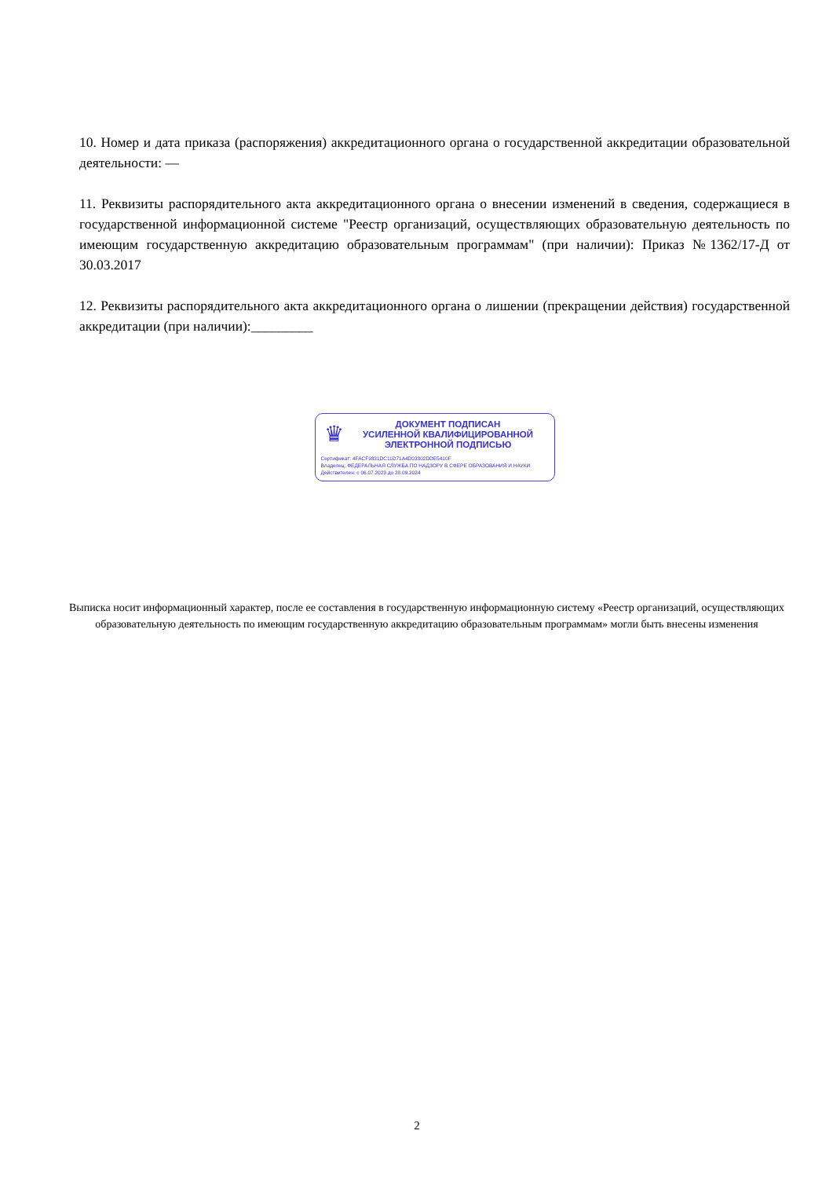10. Номер и дата приказа (распоряжения) аккредитационного органа о государственной аккредитации образовательной деятельности: —
11. Реквизиты распорядительного акта аккредитационного органа о внесении изменений в сведения, содержащиеся в государственной информационной системе "Реестр организаций, осуществляющих образовательную деятельность по имеющим государственную аккредитацию образовательным программам" (при наличии): Приказ №1362/17-Д от 30.03.2017
12. Реквизиты распорядительного акта аккредитационного органа о лишении (прекращении действия) государственной аккредитации (при наличии):_________
♛
ДОКУМЕНТ ПОДПИСАН
УСИЛЕННОЙ КВАЛИФИЦИРОВАННОЙ
ЭЛЕКТРОННОЙ ПОДПИСЬЮ
Сертификат: 4FACF9331DC11D71A4D03302DDE5410F
Владелец: ФЕДЕРАЛЬНАЯ СЛУЖБА ПО НАДЗОРУ В СФЕРЕ ОБРАЗОВАНИЯ И НАУКИ
Действителен: с 06.07.2023 до 28.09.2024
Выписка носит информационный характер, после ее составления в государственную информационную систему «Реестр организаций, осуществляющих образовательную деятельность по имеющим государственную аккредитацию образовательным программам» могли быть внесены изменения
2